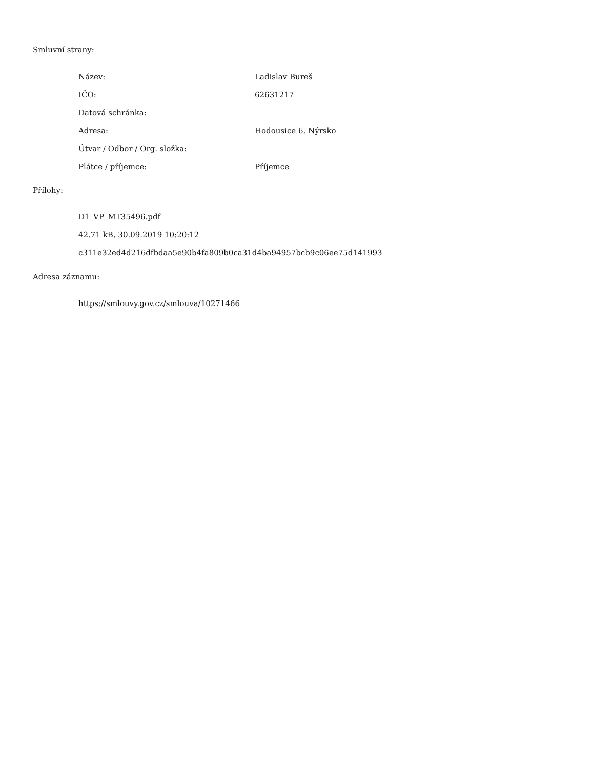Smluvní strany:
| Název: | Ladislav Bureš |
| IČO: | 62631217 |
| Datová schránka: | |
| Adresa: | Hodousice 6, Nýrsko |
| Útvar / Odbor / Org. složka: | |
| Plátce / příjemce: | Příjemce |
Přílohy:
D1_VP_MT35496.pdf
42.71 kB, 30.09.2019 10:20:12
c311e32ed4d216dfbdaa5e90b4fa809b0ca31d4ba94957bcb9c06ee75d141993
Adresa záznamu:
https://smlouvy.gov.cz/smlouva/10271466